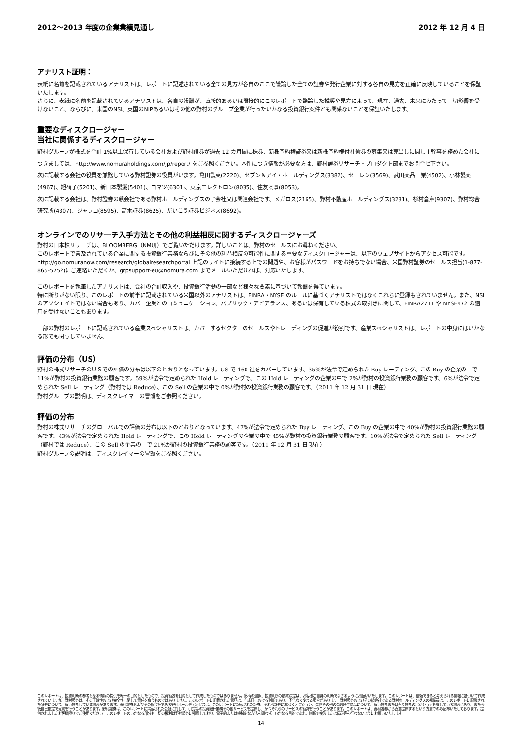2012～2013 年度の企業業績見通し 2012 年 12 月 4 日
アナリスト証明：
表紙に名前を記載されているアナリストは、レポートに記述されている全ての見方が各自のここで議論した全ての証券や発行企業に対する各自の見方を正確に反映していることを保証いたします。
さらに、表紙に名前を記載されているアナリストは、各自の報酬が、直接的あるいは間接的にこのレポートで議論した推奨や見方によって、現在、過去、未来にわたって一切影響を受けないこと、ならびに、米国のNSI、英国のNIPあるいはその他の野村のグループ企業が行ったいかなる投資銀行案件とも関係ないことを保証いたします。
重要なディスクロージャー
当社に関係するディスクロージャー
野村グループが株式を合計 1%以上保有している会社および野村證券が過去 12 カ月間に株券、新株予約権証券又は新株予約権付社債券の募集又は売出しに関し主幹事を務めた会社につきましては、http://www.nomuraholdings.com/jp/report/ をご参照ください。本件につき情報が必要な方は、野村證券リサーチ・プロダクト部までお問合せ下さい。
次に記載する会社の役員を兼務している野村證券の役員がいます。亀田製菓(2220)、セブン＆アイ・ホールディングス(3382)、セーレン(3569)、武田薬品工業(4502)、小林製薬(4967)、旭硝子(5201)、新日本製鐵(5401)、コマツ(6301)、東京エレクトロン(8035)、住友商事(8053)。
次に記載する会社は、野村證券の親会社である野村ホールディングスの子会社又は関連会社です。メガロス(2165)、野村不動産ホールディングス(3231)、杉村倉庫(9307)、野村総合研究所(4307)、ジャフコ(8595)、高木証券(8625)、だいこう証券ビジネス(8692)。
オンラインでのリサーチ入手方法とその他の利益相反に関するディスクロージャーズ
野村の日本株リサーチは、BLOOMBERG（NMUJ）でご覧いただけます。詳しいことは、野村のセールスにお尋ねください。
このレポートで言及されている企業に関する投資銀行業務ならびにその他の利益相反の可能性に関する重要なディスクロージャーは、以下のウェブサイトからアクセス可能です。 http://go.nomuranow.com/research/globalresearchportal 上記のサイトに接続する上での問題や、お客様がパスワードをお持ちでない場合、米国野村証券のセールス担当(1-877-865-5752)にご連絡いただくか、grpsupport-eu@nomura.com までメールいただければ、対応いたします。
このレポートを執筆したアナリストは、会社の合計収入や、投資銀行活動の一部など様々な要素に基づいて報酬を得ています。
特に断りがない限り、このレポートの前半に記載されている米国以外のアナリストは、FINRA・NYSE のルールに基づくアナリストではなくこれらに登録もされていません。また、NSI のアソシエイトではない場合もあり、カバー企業とのコミュニケーション、パブリック・アピアランス、あるいは保有している株式の取引きに関して、FINRA2711 や NYSE472 の適用を受けないこともあります。
一部の野村のレポートに記載されている産業スペシャリストは、カバーするセクターのセールスやトレーディングの促進が役割です。産業スペシャリストは、レポートの中身にはいかなる形でも関与していません。
評価の分布（US）
野村の株式リサーチのＵＳでの評価の分布は以下のとおりとなっています。US で 160 社をカバーしています。35%が法令で定められた Buy レーティング、この Buy の企業の中で 11%が野村の投資銀行業務の顧客です。59%が法令で定められた Hold レーティングで、この Hold レーティングの企業の中で 2%が野村の投資銀行業務の顧客です。6%が法令で定められた Sell レーティング（野村では Reduce）、この Sell の企業の中で 0%が野村の投資銀行業務の顧客です。（2011 年 12 月 31 日 現在）
野村グループの説明は、ディスクレイマーの冒頭をご参照ください。
評価の分布
野村の株式リサーチのグローバルでの評価の分布は以下のとおりとなっています。47%が法令で定められた Buy レーティング、この Buy の企業の中で 40%が野村の投資銀行業務の顧客です。43%が法令で定められた Hold レーティングで、この Hold レーティングの企業の中で 45%が野村の投資銀行業務の顧客です。10%が法令で定められた Sell レーティング（野村では Reduce）、この Sell の企業の中で 21%が野村の投資銀行業務の顧客です。（2011 年 12 月 31 日 現在）
野村グループの説明は、ディスクレイマーの冒頭をご参照ください。
このレポートは、投資判断の参考となる情報の提供を唯一の目的としたもので、投資勧誘を目的として作成したものではありません。銘柄の選択、投資判断の最終決定は、お客様ご自身の判断でなさるようにお願いいたします。このレポートは、信頼できると考えられる情報に基づいて作成されていますが、野村證券は、その正確性および完全性に関して責任を負うものではありません。このレポートに記載された意見は、作成日における判断であり、予告なく変わる場合があります。野村證券およびその親会社である野村ホールディングスの役職員は、このレポートに記載された証券について、買い持ちしている場合があります。野村證券およびその親会社である野村ホールディングスは、このレポートに記載された証券、それら証券に基づくオプション、先物その他の金融派生商品について、買い持ちまたは売り持ちのポジションを有している場合があり、また今後自己勘定で売買を行うことがあります。野村證券は、このレポートに掲載された会社に対して、引受等の投資銀行業務その他サービスを提供し、かつそれらのサービスの勧誘を行うことがあります。このレポートは、野村證券から直接提供するという方法でのみ配布いたしております。提供されましたお客様限りでご使用ください。このレポートのいかなる部分も一切の権利は野村證券に帰属しており、電子的または機械的な方法を問わず、いかなる目的であれ、無断で複製または転送等を行わないようにお願いいたします
14